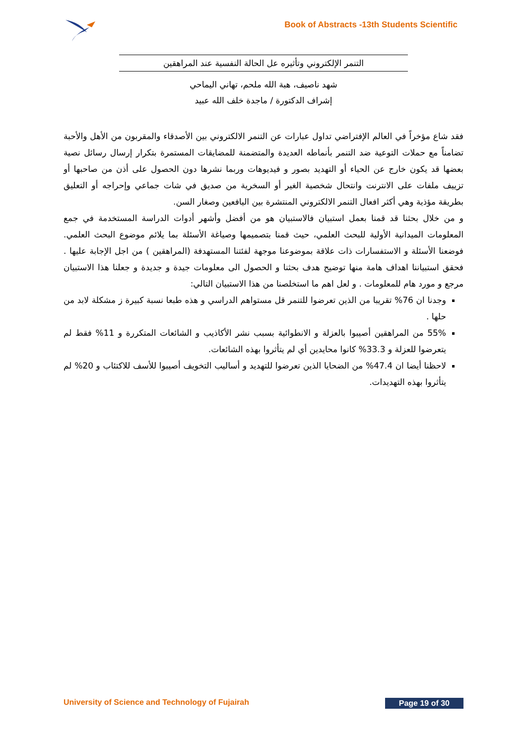Book of Abstracts -13th Students Scientific
التنمر الإلكتروني وتأثيره عل الحالة النفسية عند المراهقين
شهد ناصيف، هبة الله ملحم، تهاني اليماحي
إشراف الدكتورة / ماجدة خلف الله عبيد
فقد شاع مؤخراً في العالم الإفتراضي تداول عبارات عن التنمر الالكتروني بين الأصدقاء والمقربون من الأهل والأحبة تضامناً مع حملات التوعية ضد التنمر بأنماطه العديدة والمتضمنة للمضايقات المستمرة بتكرار إرسال رسائل نصية بعضها قد يكون خارج عن الحياء أو التهديد بصور و فيديوهات وربما نشرها دون الحصول على أذن من صاحبها أو تزييف ملفات على الانترنت وانتحال شخصية الغير أو السخرية من صديق في شات جماعي وإحراجه أو التعليق بطريقة مؤذية وهي أكثر افعال التنمر الالكتروني المنتشرة بين اليافعين وصغار السن.
و من خلال بحثنا قد قمنا بعمل استبيان فالاستبيان هو من أفضل وأشهر أدوات الدراسة المستخدمة في جمع المعلومات الميدانية الأولية للبحث العلمي، حيث قمنا بتصميمها وصياغة الأسئلة بما يلائم موضوع البحث العلمي. فوضعنا الأسئلة و الاستفسارات ذات علاقة بموضوعنا موجهة لفئتنا المستهدفة (المراهقين ) من اجل الإجابة عليها . فحقق استبياننا اهداف هامة منها توضيح هدف بحثنا و الحصول الى معلومات جيدة و جديدة و جعلنا هذا الاستبيان مرجع و مورد هام للمعلومات . و لعل اهم ما استخلصنا من هذا الاستبيان التالي:
وجدنا ان 76% تقريبا من الذين تعرضوا للتنمر قل مستواهم الدراسي و هذه طبعا نسبة كبيرة ز مشكلة لابد من حلها .
55% من المراهقين أصيبوا بالعزلة و الانطوائية بسبب نشر الأكاذيب و الشائعات المتكررة و 11% فقط لم يتعرضوا للعزلة و 33.3% كانوا محايدين أي لم يتأثروا بهذه الشائعات.
لاحظنا أيضا ان 47.4% من الضحايا الذين تعرضوا للتهديد و أساليب التخويف أصيبوا للأسف للاكتئاب و 20% لم يتأثروا بهذه التهديدات.
University of Science and Technology of Fujairah Page 19 of 30